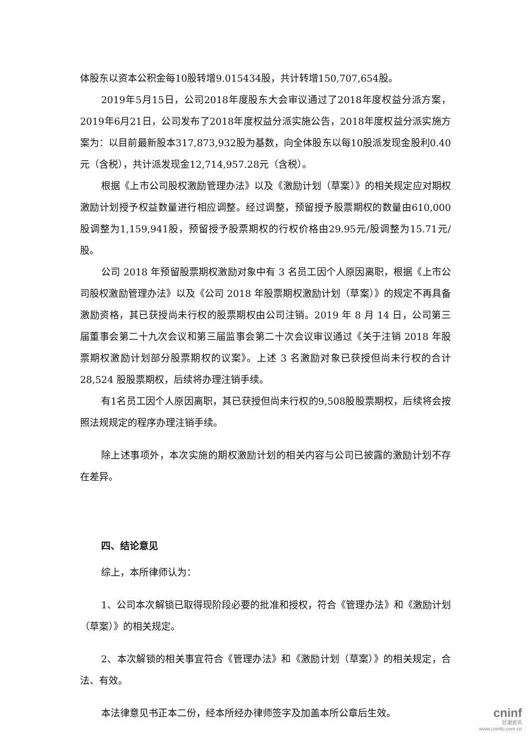体股东以资本公积金每10股转增9.015434股，共计转增150,707,654股。
2019年5月15日，公司2018年度股东大会审议通过了2018年度权益分派方案，2019年6月21日，公司发布了2018年度权益分派实施公告，2018年度权益分派实施方案为：以目前最新股本317,873,932股为基数，向全体股东以每10股派发现金股利0.40元（含税），共计派发现金12,714,957.28元（含税）。
根据《上市公司股权激励管理办法》以及《激励计划（草案）》的相关规定应对期权激励计划授予权益数量进行相应调整。经过调整，预留授予股票期权的数量由610,000股调整为1,159,941股，预留授予股票期权的行权价格由29.95元/股调整为15.71元/股。
公司 2018 年预留股票期权激励对象中有 3 名员工因个人原因离职，根据《上市公司股权激励管理办法》以及《公司 2018 年股票期权激励计划（草案）》的规定不再具备激励资格，其已获授尚未行权的股票期权由公司注销。2019 年 8 月 14 日，公司第三届董事会第二十九次会议和第三届监事会第二十次会议审议通过《关于注销 2018 年股票期权激励计划部分股票期权的议案》。上述 3 名激励对象已获授但尚未行权的合计 28,524 股股票期权，后续将办理注销手续。
有1名员工因个人原因离职，其已获授但尚未行权的9,508股股票期权，后续将会按照法规规定的程序办理注销手续。
除上述事项外，本次实施的期权激励计划的相关内容与公司已披露的激励计划不存在差异。
四、结论意见
综上，本所律师认为：
1、公司本次解锁已取得现阶段必要的批准和授权，符合《管理办法》和《激励计划（草案）》的相关规定。
2、本次解锁的相关事宜符合《管理办法》和《激励计划（草案）》的相关规定，合法、有效。
本法律意见书正本二份，经本所经办律师签字及加盖本所公章后生效。
cninf
巨潮资讯
www.cninfo.com.cn